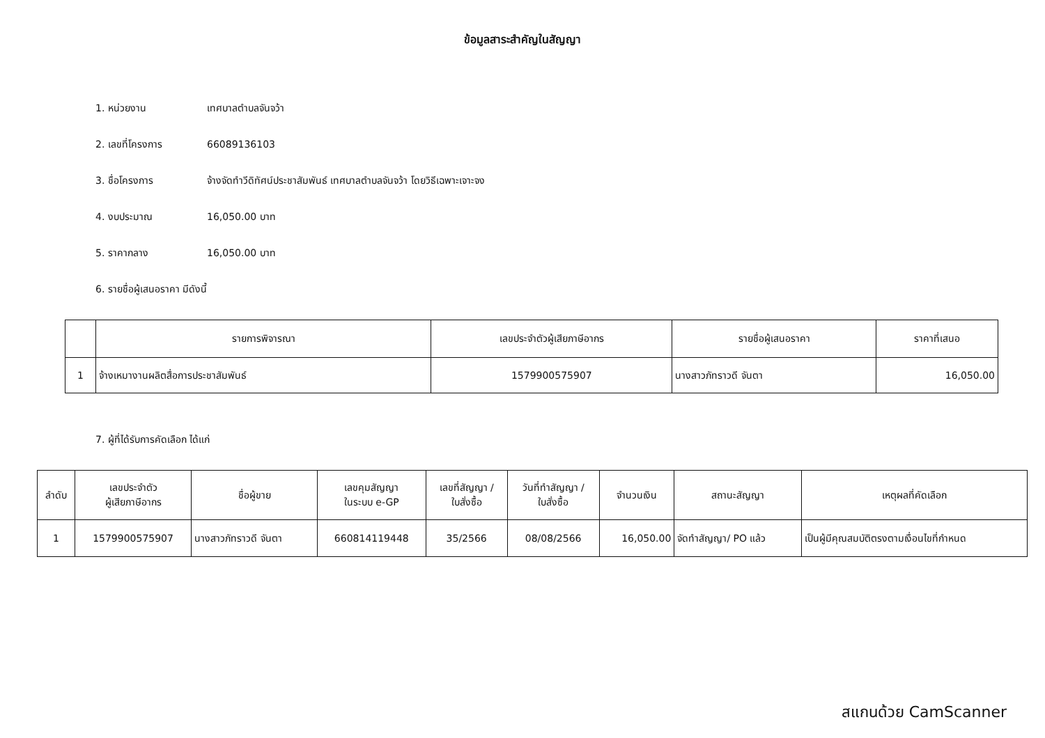ข้อมูลสาระสำคัญในสัญญา
1. หน่วยงาน เทศบาลตำบลจันจว้า
2. เลขที่โครงการ 66089136103
3. ชื่อโครงการ จ้างจัดทำวีดิทัศน์ประชาสัมพันธ์ เทศบาลตำบลจันจว้า โดยวิธีเฉพาะเจาะจง
4. งบประมาณ 16,050.00 บาท
5. ราคากลาง 16,050.00 บาท
6. รายชื่อผู้เสนอราคา มีดังนี้
| | รายการพิจารณา | เลขประจำตัวผู้เสียภาษีอากร | รายชื่อผู้เสนอราคา | ราคาที่เสนอ |
| --- | --- | --- | --- | --- |
| 1 | จ้างเหมางานผลิตสื่อการประชาสัมพันธ์ | 1579900575907 | นางสาวภัทราวดี จันตา | 16,050.00 |
7. ผู้ที่ได้รับการคัดเลือก ได้แก่
| ลำดับ | เลขประจำตัว ผู้เสียภาษีอากร | ชื่อผู้ขาย | เลขคุมสัญญา ในระบบ e-GP | เลขที่สัญญา / ใบสั่งซื้อ | วันที่ทำสัญญา / ใบสั่งซื้อ | จำนวนเงิน | สถานะสัญญา | เหตุผลที่คัดเลือก |
| --- | --- | --- | --- | --- | --- | --- | --- | --- |
| 1 | 1579900575907 | นางสาวภัทราวดี จันตา | 660814119448 | 35/2566 | 08/08/2566 | 16,050.00 | จัดทำสัญญา/ PO แล้ว | เป็นผู้มีคุณสมบัติตรงตามเงื่อนไขที่กำหนด |
สแกนด้วย CamScanner